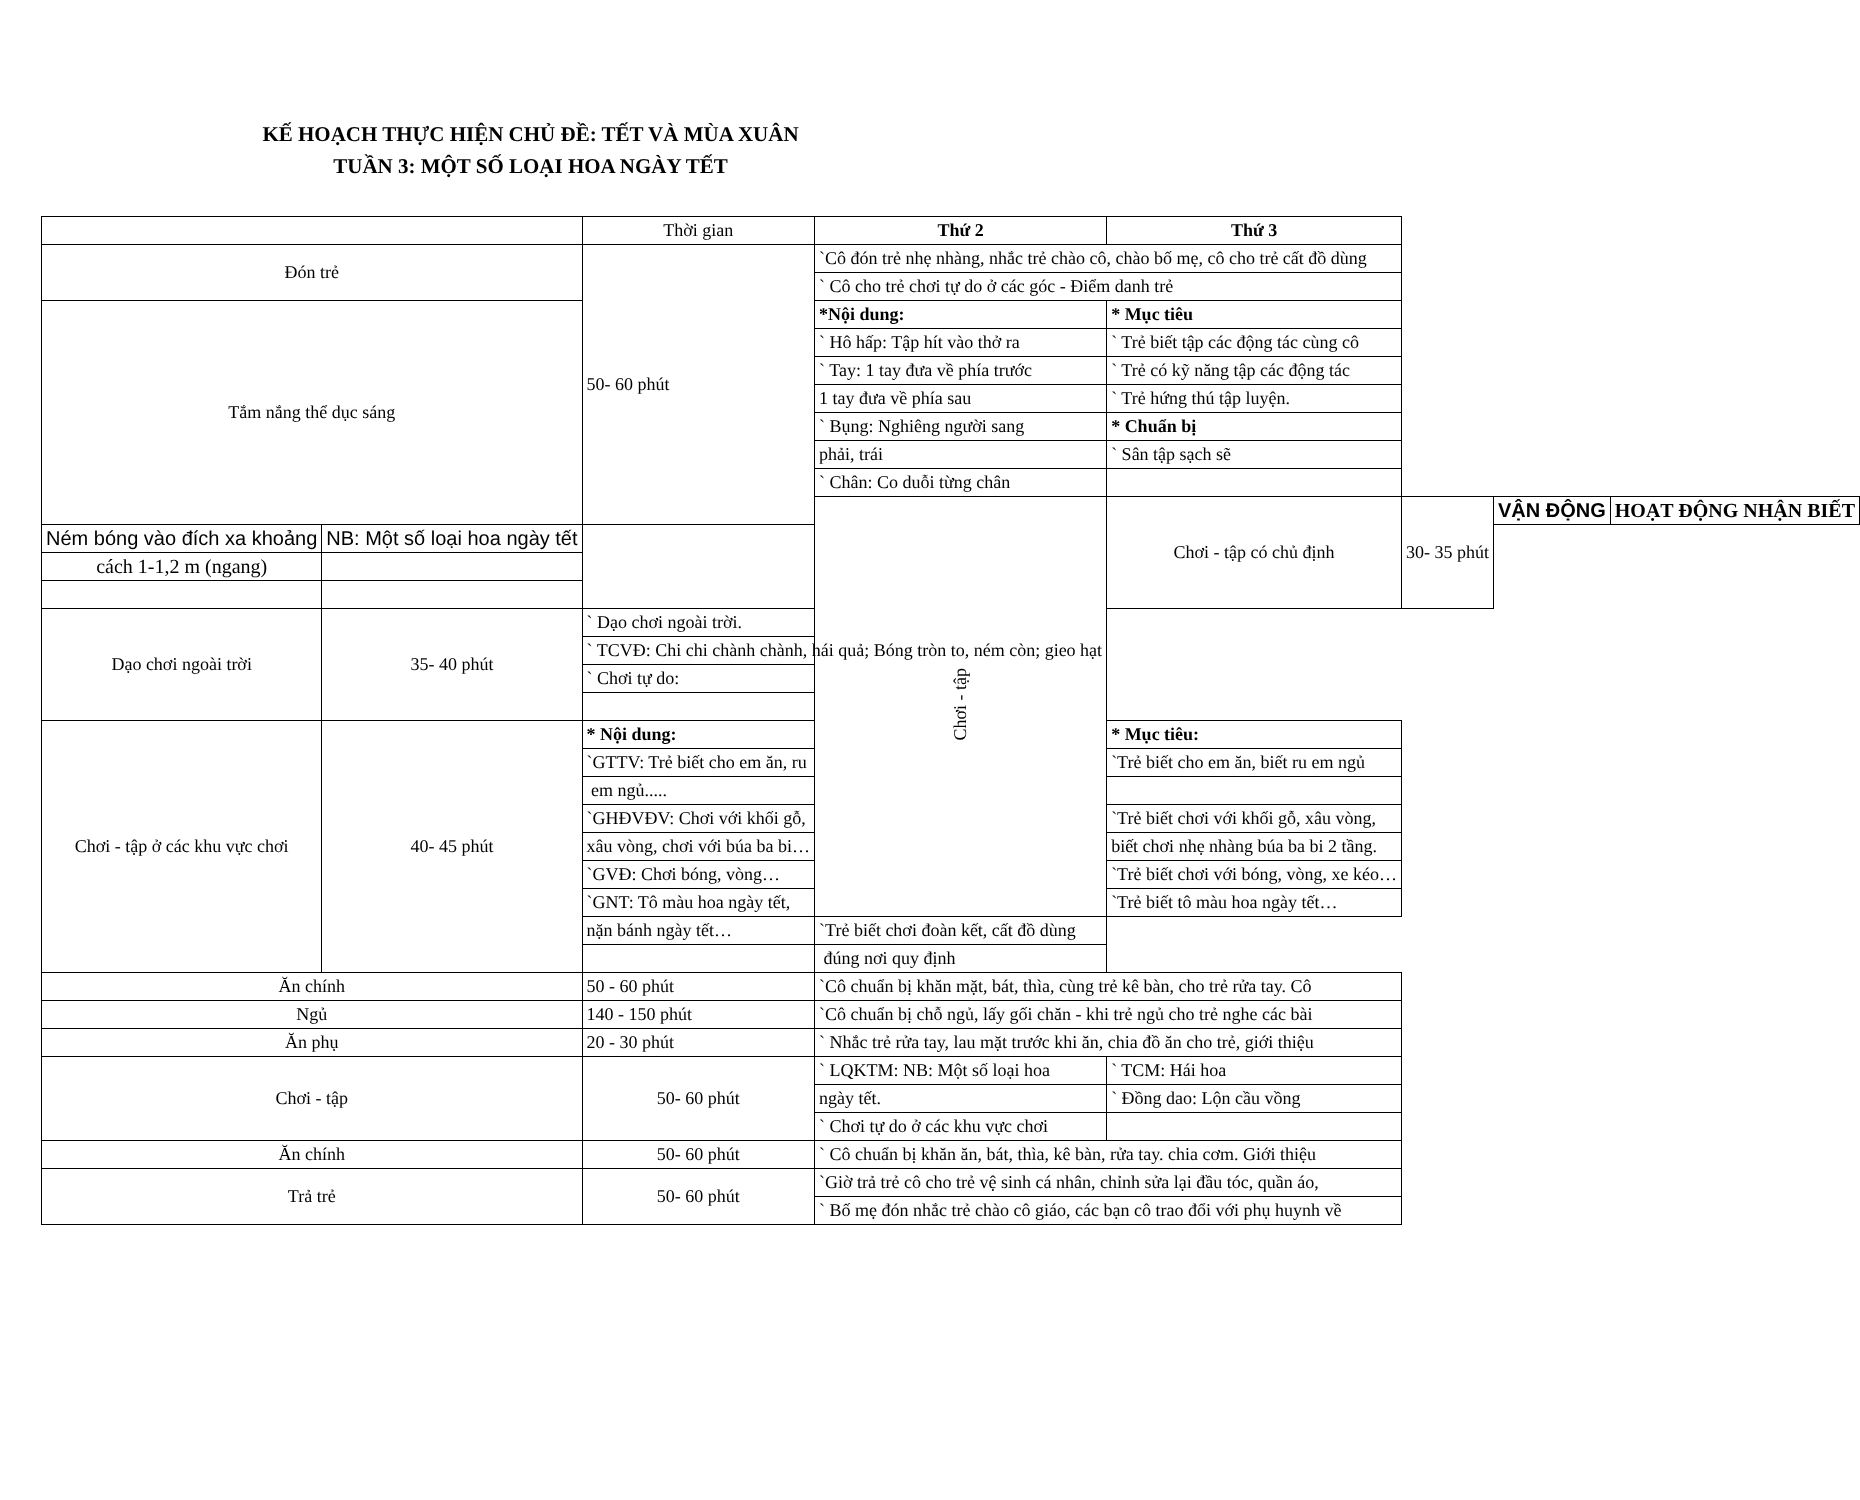KẾ HOẠCH THỰC HIỆN CHỦ ĐỀ: TẾT VÀ MÙA XUÂN
TUẦN 3: MỘT SỐ LOẠI HOA NGÀY TẾT
| | | Thời gian | Thứ 2 | Thứ 3 | | | |
| Đón trẻ | | 50- 60 phút | `Cô đón trẻ nhẹ nhàng, nhắc trẻ chào cô, chào bố mẹ, cô cho trẻ cất đồ dùng | | | | |
| | | | ` Cô cho trẻ chơi tự do ở các góc - Điểm danh trẻ | | | | |
| Tắm nắng thể dục sáng | | | *Nội dung: | * Mục tiêu | | | |
| | | | ` Hô hấp: Tập hít vào thở ra | ` Trẻ biết tập các động tác cùng cô | | | |
| | | | ` Tay: 1 tay đưa về phía trước | ` Trẻ có kỹ năng tập các động tác | | | |
| | | | 1 tay đưa về phía sau | ` Trẻ hứng thú tập luyện. | | | |
| | | | ` Bụng: Nghiêng người sang | * Chuẩn bị | | | |
| | | | phải, trái | ` Sân tập sạch sẽ | | | |
| | | | ` Chân: Co duỗi từng chân | | | | |
| | | | Chơi - tập | Chơi - tập có chủ định | 30- 35 phút | VẬN ĐỘNG | HOẠT ĐỘNG NHẬN BIẾT |
| Ném bóng vào đích xa khoảng | NB: Một số loại hoa ngày tết | | | | | | |
| cách 1-1,2 m (ngang) | | | | | | | |
| Dạo chơi ngoài trời | 35- 40 phút | ` Dạo chơi ngoài trời. | | | | | |
| | | ` TCVĐ: Chi chi chành chành, hái quả; Bóng tròn to, ném còn; gieo hạt | | | | | |
| | | ` Chơi tự do: | | | | | |
| Chơi - tập ở các khu vực chơi | 40- 45 phút | * Nội dung: | | * Mục tiêu: | | | |
| | | `GTTV: Trẻ biết cho em ăn, ru | | `Trẻ biết cho em ăn, biết ru em ngủ | | | |
| | | em ngủ..... | | | | | |
| | | `GHĐVĐV: Chơi với khối gỗ, | | `Trẻ biết chơi với khối gỗ, xâu vòng, | | | |
| | | xâu vòng, chơi với búa ba bi… | | biết chơi nhẹ nhàng búa ba bi 2 tầng. | | | |
| | | `GVĐ: Chơi bóng, vòng… | | `Trẻ biết chơi với bóng, vòng, xe kéo… | | | |
| | | `GNT: Tô màu hoa ngày tết, | | `Trẻ biết tô màu hoa ngày tết… | | | |
| | | nặn bánh ngày tết… | `Trẻ biết chơi đoàn kết, cất đồ dùng | | | | |
| | | | đúng nơi quy định | | | | |
| Ăn chính | | 50 - 60 phút | `Cô chuẩn bị khăn mặt, bát, thìa, cùng trẻ kê bàn, cho trẻ rửa tay. Cô | | | | |
| Ngủ | | 140 - 150 phút | `Cô chuẩn bị chỗ ngủ, lấy gối chăn - khi trẻ ngủ cho trẻ nghe các bài | | | | |
| Ăn phụ | | 20 - 30 phút | ` Nhắc trẻ rửa tay, lau mặt trước khi ăn, chia đồ ăn cho trẻ, giới thiệu | | | | |
| Chơi - tập | | 50- 60 phút | ` LQKTM: NB: Một số loại hoa | ` TCM: Hái hoa | | | |
| | | | ngày tết. | ` Đồng dao: Lộn cầu vồng | | | |
| | | | ` Chơi tự do ở các khu vực chơi | | | | |
| Ăn chính | | 50- 60 phút | ` Cô chuẩn bị khăn ăn, bát, thìa, kê bàn, rửa tay. chia cơm. Giới thiệu | | | | |
| Trả trẻ | | 50- 60 phút | `Giờ trả trẻ cô cho trẻ vệ sinh cá nhân, chỉnh sửa lại đầu tóc, quần áo, | | | | |
| | | | ` Bố mẹ đón nhắc trẻ chào cô giáo, các bạn cô trao đổi với phụ huynh về | | | | |